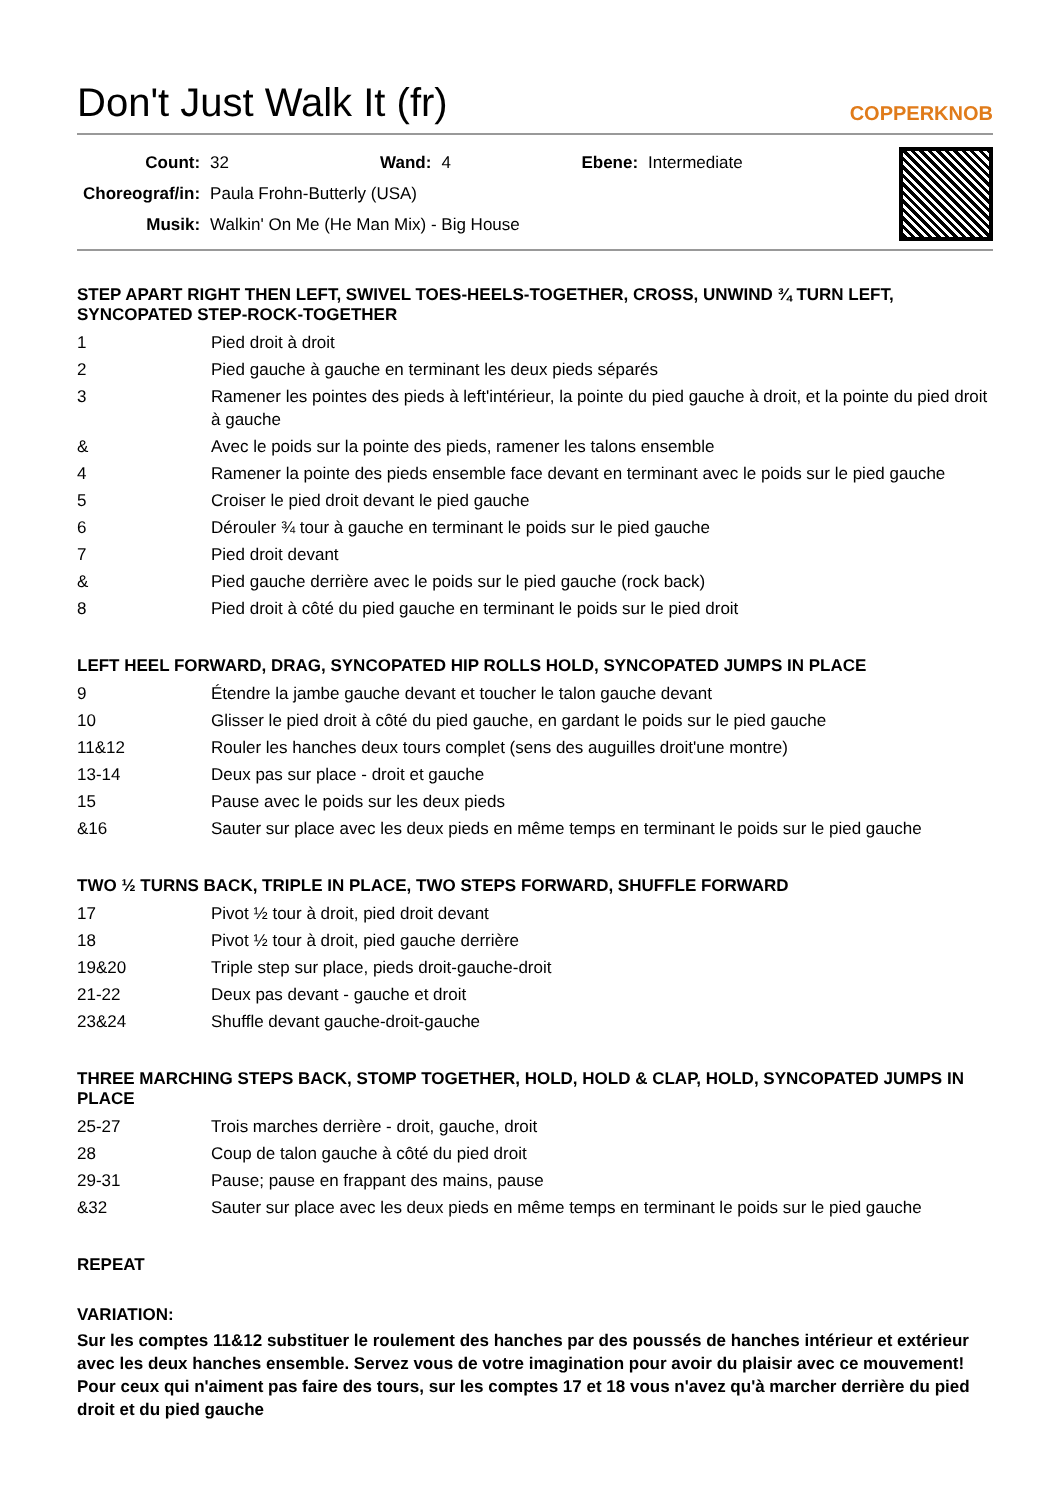Don't Just Walk It (fr)
COPPERKNOB
| Count: | 32 | Wand: | 4 | Ebene: | Intermediate |
| Choreograf/in: | Paula Frohn-Butterly (USA) | | | | |
| Musik: | Walkin' On Me (He Man Mix) - Big House | | | | |
STEP APART RIGHT THEN LEFT, SWIVEL TOES-HEELS-TOGETHER, CROSS, UNWIND ¾ TURN LEFT, SYNCOPATED STEP-ROCK-TOGETHER
| 1 | Pied droit à droit |
| 2 | Pied gauche à gauche en terminant les deux pieds séparés |
| 3 | Ramener les pointes des pieds à left'intérieur, la pointe du pied gauche à droit, et la pointe du pied droit à gauche |
| & | Avec le poids sur la pointe des pieds, ramener les talons ensemble |
| 4 | Ramener la pointe des pieds ensemble face devant en terminant avec le poids sur le pied gauche |
| 5 | Croiser le pied droit devant le pied gauche |
| 6 | Dérouler ¾ tour à gauche en terminant le poids sur le pied gauche |
| 7 | Pied droit devant |
| & | Pied gauche derrière avec le poids sur le pied gauche (rock back) |
| 8 | Pied droit à côté du pied gauche en terminant le poids sur le pied droit |
LEFT HEEL FORWARD, DRAG, SYNCOPATED HIP ROLLS HOLD, SYNCOPATED JUMPS IN PLACE
| 9 | Étendre la jambe gauche devant et toucher le talon gauche devant |
| 10 | Glisser le pied droit à côté du pied gauche, en gardant le poids sur le pied gauche |
| 11&12 | Rouler les hanches deux tours complet (sens des auguilles droit'une montre) |
| 13-14 | Deux pas sur place - droit et gauche |
| 15 | Pause avec le poids sur les deux pieds |
| &16 | Sauter sur place avec les deux pieds en même temps en terminant le poids sur le pied gauche |
TWO ½ TURNS BACK, TRIPLE IN PLACE, TWO STEPS FORWARD, SHUFFLE FORWARD
| 17 | Pivot ½ tour à droit, pied droit devant |
| 18 | Pivot ½ tour à droit, pied gauche derrière |
| 19&20 | Triple step sur place, pieds droit-gauche-droit |
| 21-22 | Deux pas devant - gauche et droit |
| 23&24 | Shuffle devant gauche-droit-gauche |
THREE MARCHING STEPS BACK, STOMP TOGETHER, HOLD, HOLD & CLAP, HOLD, SYNCOPATED JUMPS IN PLACE
| 25-27 | Trois marches derrière - droit, gauche, droit |
| 28 | Coup de talon gauche à côté du pied droit |
| 29-31 | Pause; pause en frappant des mains, pause |
| &32 | Sauter sur place avec les deux pieds en même temps en terminant le poids sur le pied gauche |
REPEAT
VARIATION:
Sur les comptes 11&12 substituer le roulement des hanches par des poussés de hanches intérieur et extérieur avec les deux hanches ensemble. Servez vous de votre imagination pour avoir du plaisir avec ce mouvement! Pour ceux qui n'aiment pas faire des tours, sur les comptes 17 et 18 vous n'avez qu'à marcher derrière du pied droit et du pied gauche